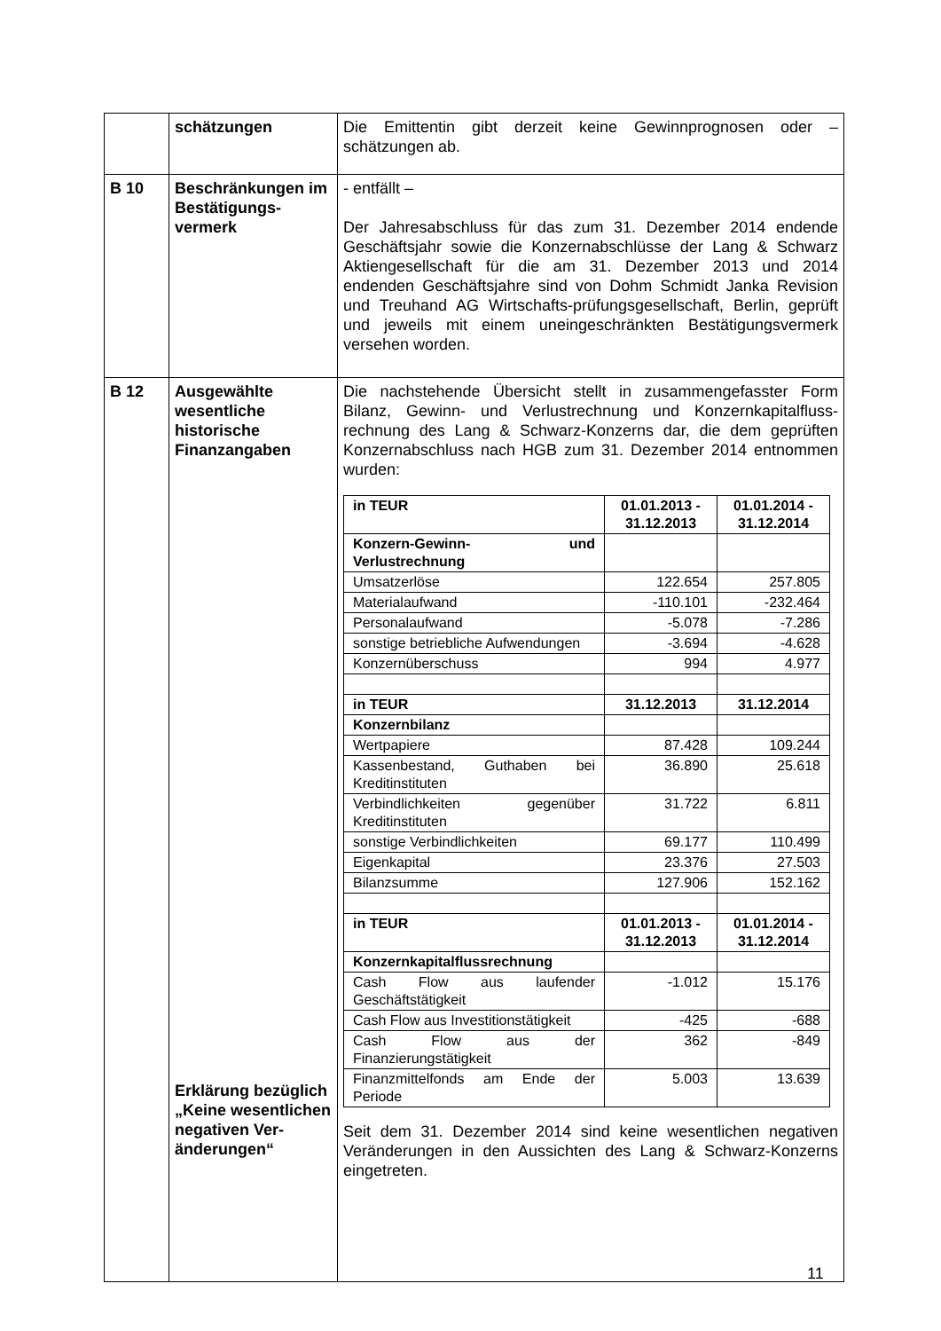| | schätzungen | Die Emittentin gibt derzeit keine Gewinnprognosen oder – schätzungen ab. |
| B 10 | Beschränkungen im Bestätigungs-vermerk | - entfällt – Der Jahresabschluss für das zum 31. Dezember 2014 endende Geschäftsjahr sowie die Konzernabschlüsse der Lang & Schwarz Aktiengesellschaft für die am 31. Dezember 2013 und 2014 endenden Geschäftsjahre sind von Dohm Schmidt Janka Revision und Treuhand AG Wirtschafts-prüfungsgesellschaft, Berlin, geprüft und jeweils mit einem uneingeschränkten Bestätigungsvermerk versehen worden. |
| B 12 | Ausgewählte wesentliche historische Finanzangaben Erklärung bezüglich „Keine wesentlichen negativen Ver-änderungen“ | Die nachstehende Übersicht stellt in zusammengefasster Form Bilanz, Gewinn- und Verlustrechnung und Konzernkapitalfluss-rechnung des Lang & Schwarz-Konzerns dar, die dem geprüften Konzernabschluss nach HGB zum 31. Dezember 2014 entnommen wurden: / in TEUR / 01.01.2013 - 31.12.2013 / 01.01.2014 - 31.12.2014 / / Konzern-Gewinn- und Verlustrechnung / / / / Umsatzerlöse / 122.654 / 257.805 / / Materialaufwand / -110.101 / -232.464 / / Personalaufwand / -5.078 / -7.286 / / sonstige betriebliche Aufwendungen / -3.694 / -4.628 / / Konzernüberschuss / 994 / 4.977 / / in TEUR / 31.12.2013 / 31.12.2014 / / Konzernbilanz / / / / Wertpapiere / 87.428 / 109.244 / / Kassenbestand, Guthaben bei Kreditinstituten / 36.890 / 25.618 / / Verbindlichkeiten gegenüber Kreditinstituten / 31.722 / 6.811 / / sonstige Verbindlichkeiten / 69.177 / 110.499 / / Eigenkapital / 23.376 / 27.503 / / Bilanzsumme / 127.906 / 152.162 / / in TEUR / 01.01.2013 - 31.12.2013 / 01.01.2014 - 31.12.2014 / / Konzernkapitalflussrechnung / / / / Cash Flow aus laufender Geschäftstätigkeit / -1.012 / 15.176 / / Cash Flow aus Investitionstätigkeit / -425 / -688 / / Cash Flow aus der Finanzierungstätigkeit / 362 / -849 / / Finanzmittelfonds am Ende der Periode / 5.003 / 13.639 / Seit dem 31. Dezember 2014 sind keine wesentlichen negativen Veränderungen in den Aussichten des Lang & Schwarz-Konzerns eingetreten. |
11